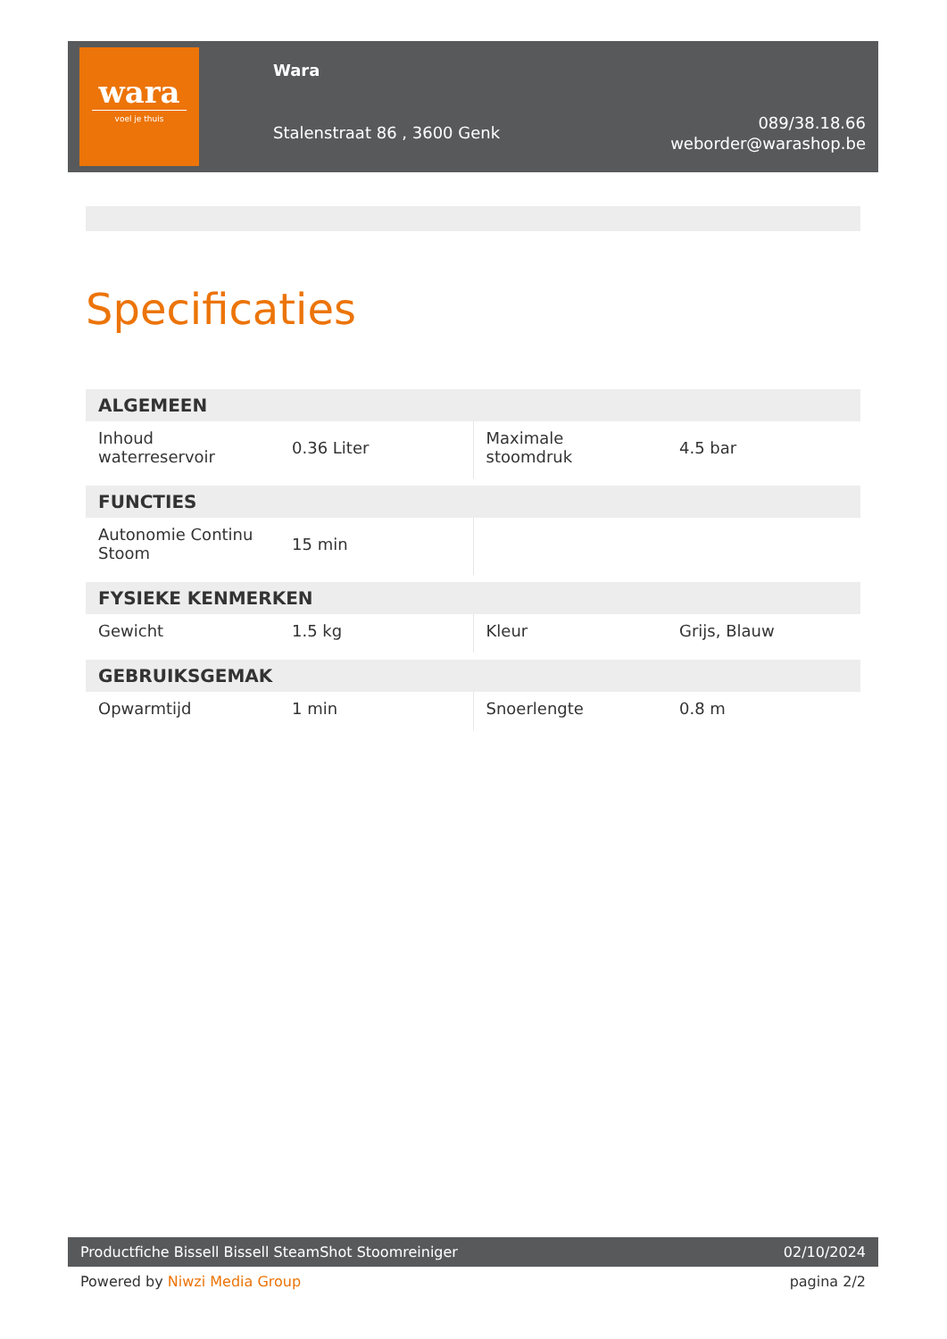wara
voel je thuis
Wara
Stalenstraat 86 , 3600 Genk
089/38.18.66
weborder@warashop.be
Specificaties
| ALGEMEEN | | | |
| --- | --- | --- | --- |
| Inhoud waterreservoir | 0.36 Liter | Maximale stoomdruk | 4.5 bar |
| FUNCTIES | | | |
| Autonomie Continu Stoom | 15 min | | |
| FYSIEKE KENMERKEN | | | |
| Gewicht | 1.5 kg | Kleur | Grijs, Blauw |
| GEBRUIKSGEMAK | | | |
| Opwarmtijd | 1 min | Snoerlengte | 0.8 m |
Productfiche Bissell Bissell SteamShot Stoomreiniger 02/10/2024
Powered by Niwzi Media Group pagina 2/2